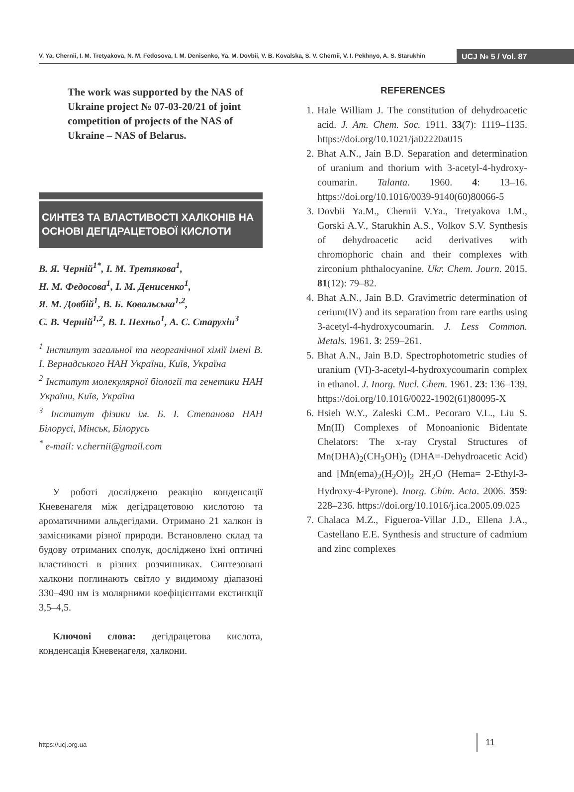V. Ya. Chernii, I. M. Tretyakova, N. M. Fedosova, I. M. Denisenko, Ya. M. Dovbii, V. B. Kovalska, S. V. Chernii, V. I. Pekhnyo, A. S. Starukhin
UCJ № 5 / Vol. 87
The work was supported by the NAS of Ukraine project № 07-03-20/21 of joint competition of projects of the NAS of Ukraine – NAS of Belarus.
СИНТЕЗ ТА ВЛАСТИВОСТІ ХАЛКОНІВ НА ОСНОВІ ДЕГІДРАЦЕТОВОЇ КИСЛОТИ
В. Я. Черній<sup>1*</sup>, І. М. Третякова<sup>1</sup>,
Н. М. Федосова<sup>1</sup>, І. М. Денисенко<sup>1</sup>,
Я. М. Довбій<sup>1</sup>, В. Б. Ковальська<sup>1,2</sup>,
С. В. Черній<sup>1,2</sup>, В. І. Пехньо<sup>1</sup>, А. С. Старухін<sup>3</sup>
<sup>1</sup> Інститут загальної та неорганічної хімії імені В. І. Вернадського НАН України, Київ, Україна
<sup>2</sup> Інститут молекулярної біології та генетики НАН України, Київ, Україна
<sup>3</sup> Інститут фізики ім. Б. І. Степанова НАН Білорусі, Мінськ, Білорусь
<sup>*</sup> e-mail: v.chernii@gmail.com
У роботі досліджено реакцію конденсації Кневенагеля між дегідрацетовою кислотою та ароматичними альдегідами. Отримано 21 халкон із замісниками різної природи. Встановлено склад та будову отриманих сполук, досліджено їхні оптичні властивості в різних розчинниках. Синтезовані халкони поглинають світло у видимому діапазоні 330–490 нм із молярними коефіцієнтами екстинкції 3,5–4,5.
Ключові слова: дегідрацетова кислота, конденсація Кневенагеля, халкони.
REFERENCES
1. Hale William J. The constitution of dehydroacetic acid. J. Am. Chem. Soc. 1911. 33(7): 1119–1135. https://doi.org/10.1021/ja02220a015
2. Bhat A.N., Jain B.D. Separation and determination of uranium and thorium with 3-acetyl-4-hydroxy-coumarin. Talanta. 1960. 4: 13–16. https://doi.org/10.1016/0039-9140(60)80066-5
3. Dovbii Ya.M., Chernii V.Ya., Tretyakova I.M., Gorski A.V., Starukhin A.S., Volkov S.V. Synthesis of dehydroacetic acid derivatives with chromophoric chain and their complexes with zirconium phthalocyanine. Ukr. Chem. Journ. 2015. 81(12): 79–82.
4. Bhat A.N., Jain B.D. Gravimetric determination of cerium(IV) and its separation from rare earths using 3-acetyl-4-hydroxycoumarin. J. Less Common. Metals. 1961. 3: 259–261.
5. Bhat A.N., Jain B.D. Spectrophotometric studies of uranium (VI)-3-acetyl-4-hydroxycoumarin complex in ethanol. J. Inorg. Nucl. Chem. 1961. 23: 136–139. https://doi.org/10.1016/0022-1902(61)80095-X
6. Hsieh W.Y., Zaleski C.M.. Pecoraro V.L., Liu S. Mn(II) Complexes of Monoanionic Bidentate Chelators: The x-ray Crystal Structures of Mn(DHA)<sub>2</sub>(CH<sub>3</sub>OH)<sub>2</sub> (DHA=-Dehydroacetic Acid) and [Mn(ema)<sub>2</sub>(H<sub>2</sub>O)]<sub>2</sub> 2H<sub>2</sub>O (Hema= 2-Ethyl-3-Hydroxy-4-Pyrone). Inorg. Chim. Acta. 2006. 359: 228–236. https://doi.org/10.1016/j.ica.2005.09.025
7. Chalaca M.Z., Figueroa-Villar J.D., Ellena J.A., Castellano E.E. Synthesis and structure of cadmium and zinc complexes
https://ucj.org.ua
11